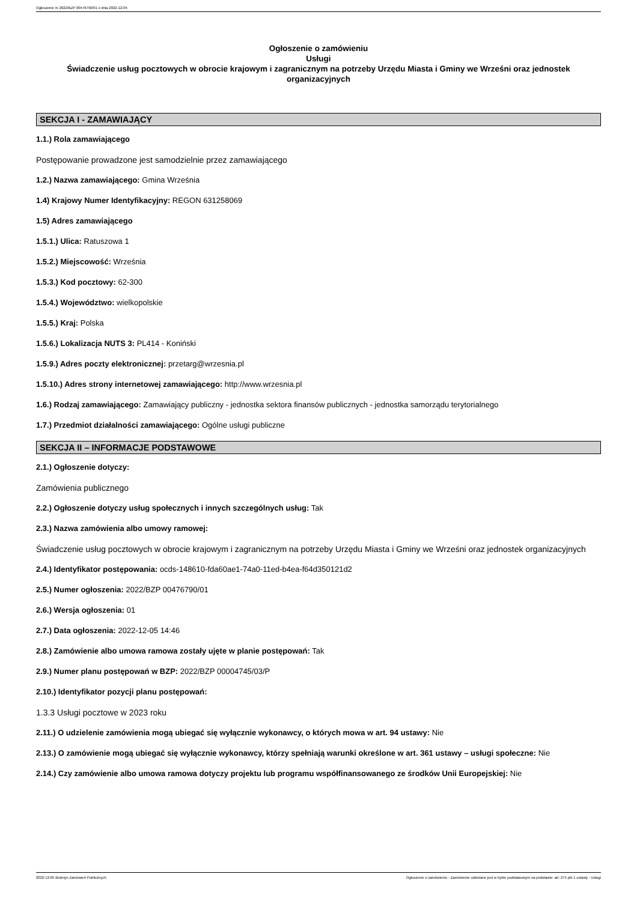Ogłoszenie nr 2022/BZP 00476790/01 z dnia 2022-12-05
Ogłoszenie o zamówieniu
Usługi
Świadczenie usług pocztowych w obrocie krajowym i zagranicznym na potrzeby Urzędu Miasta i Gminy we Wrześni oraz jednostek organizacyjnych
SEKCJA I - ZAMAWIAJĄCY
1.1.) Rola zamawiającego
Postępowanie prowadzone jest samodzielnie przez zamawiającego
1.2.) Nazwa zamawiającego: Gmina Września
1.4) Krajowy Numer Identyfikacyjny: REGON 631258069
1.5) Adres zamawiającego
1.5.1.) Ulica: Ratuszowa 1
1.5.2.) Miejscowość: Września
1.5.3.) Kod pocztowy: 62-300
1.5.4.) Województwo: wielkopolskie
1.5.5.) Kraj: Polska
1.5.6.) Lokalizacja NUTS 3: PL414 - Koniński
1.5.9.) Adres poczty elektronicznej: przetarg@wrzesnia.pl
1.5.10.) Adres strony internetowej zamawiającego: http://www.wrzesnia.pl
1.6.) Rodzaj zamawiającego: Zamawiający publiczny - jednostka sektora finansów publicznych - jednostka samorządu terytorialnego
1.7.) Przedmiot działalności zamawiającego: Ogólne usługi publiczne
SEKCJA II – INFORMACJE PODSTAWOWE
2.1.) Ogłoszenie dotyczy:
Zamówienia publicznego
2.2.) Ogłoszenie dotyczy usług społecznych i innych szczególnych usług: Tak
2.3.) Nazwa zamówienia albo umowy ramowej:
Świadczenie usług pocztowych w obrocie krajowym i zagranicznym na potrzeby Urzędu Miasta i Gminy we Wrześni oraz jednostek organizacyjnych
2.4.) Identyfikator postępowania: ocds-148610-fda60ae1-74a0-11ed-b4ea-f64d350121d2
2.5.) Numer ogłoszenia: 2022/BZP 00476790/01
2.6.) Wersja ogłoszenia: 01
2.7.) Data ogłoszenia: 2022-12-05 14:46
2.8.) Zamówienie albo umowa ramowa zostały ujęte w planie postępowań: Tak
2.9.) Numer planu postępowań w BZP: 2022/BZP 00004745/03/P
2.10.) Identyfikator pozycji planu postępowań:
1.3.3 Usługi pocztowe w 2023 roku
2.11.) O udzielenie zamówienia mogą ubiegać się wyłącznie wykonawcy, o których mowa w art. 94 ustawy: Nie
2.13.) O zamówienie mogą ubiegać się wyłącznie wykonawcy, którzy spełniają warunki określone w art. 361 ustawy – usługi społeczne: Nie
2.14.) Czy zamówienie albo umowa ramowa dotyczy projektu lub programu współfinansowanego ze środków Unii Europejskiej: Nie
2022-12-05 Biuletyn Zamówień Publicznych Ogłoszenie o zamówieniu - Zamówienie udzielane jest w trybie podstawowym na podstawie: art. 275 pkt 1 ustawy - Usługi